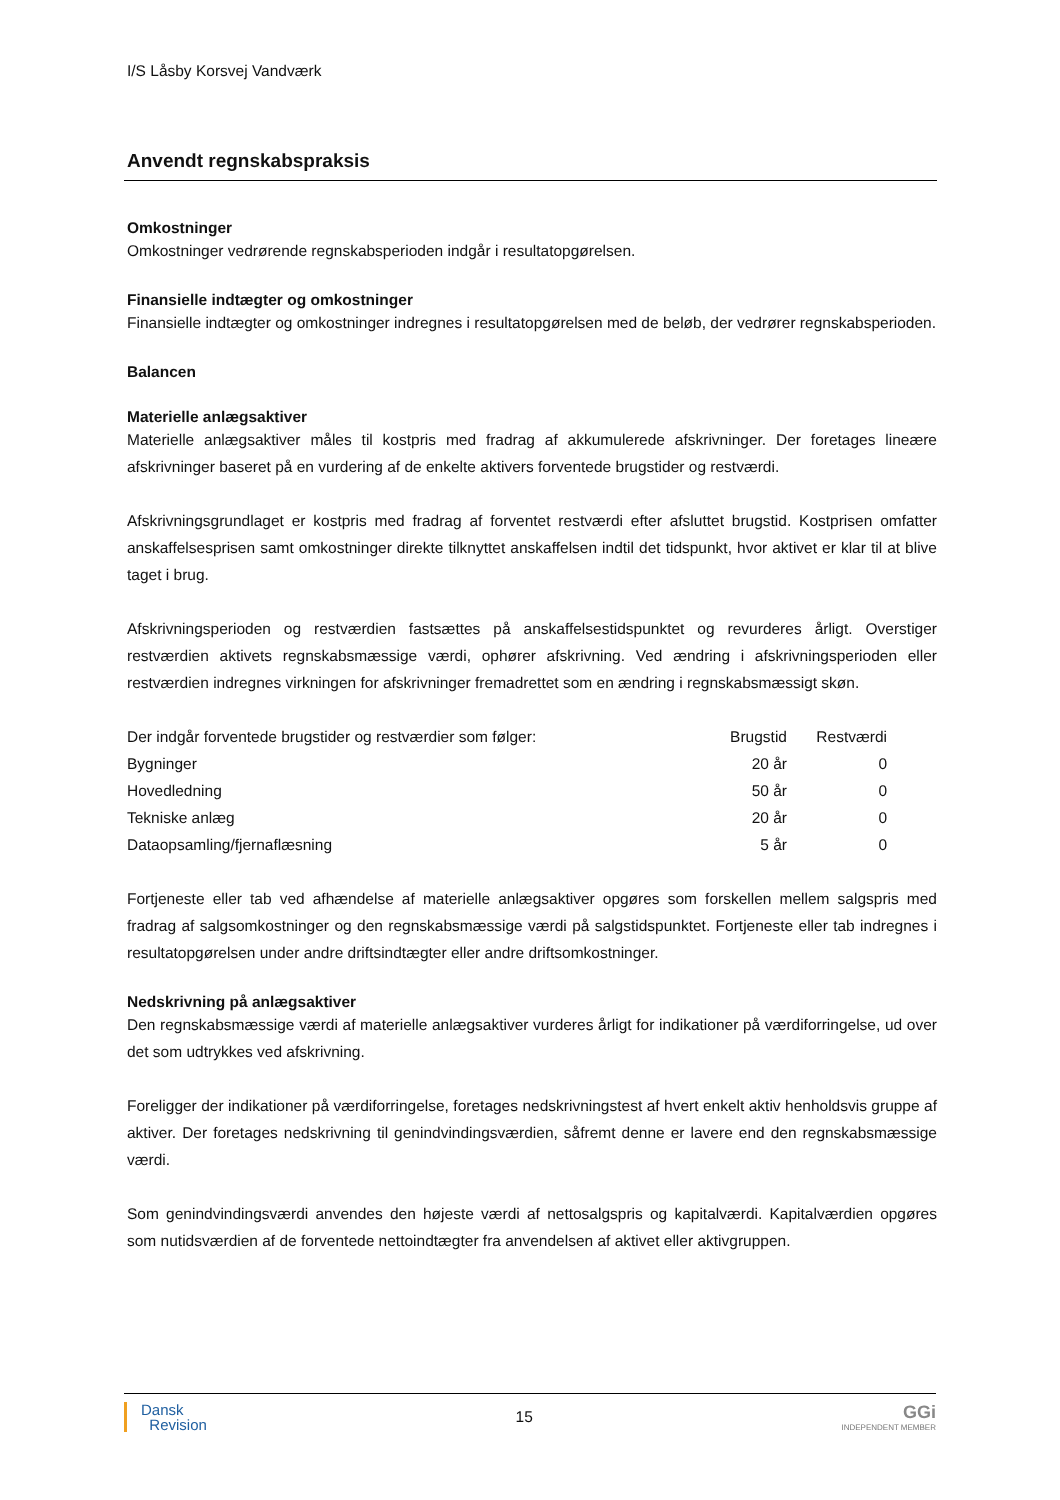I/S Låsby Korsvej Vandværk
Anvendt regnskabspraksis
Omkostninger
Omkostninger vedrørende regnskabsperioden indgår i resultatopgørelsen.
Finansielle indtægter og omkostninger
Finansielle indtægter og omkostninger indregnes i resultatopgørelsen med de beløb, der vedrører regnskabsperioden.
Balancen
Materielle anlægsaktiver
Materielle anlægsaktiver måles til kostpris med fradrag af akkumulerede afskrivninger. Der foretages lineære afskrivninger baseret på en vurdering af de enkelte aktivers forventede brugstider og restværdi.
Afskrivningsgrundlaget er kostpris med fradrag af forventet restværdi efter afsluttet brugstid. Kostprisen omfatter anskaffelsesprisen samt omkostninger direkte tilknyttet anskaffelsen indtil det tidspunkt, hvor aktivet er klar til at blive taget i brug.
Afskrivningsperioden og restværdien fastsættes på anskaffelsestidspunktet og revurderes årligt. Overstiger restværdien aktivets regnskabsmæssige værdi, ophører afskrivning. Ved ændring i afskrivningsperioden eller restværdien indregnes virkningen for afskrivninger fremadrettet som en ændring i regnskabsmæssigt skøn.
| Der indgår forventede brugstider og restværdier som følger: | Brugstid | Restværdi |
| Bygninger | 20 år | 0 |
| Hovedledning | 50 år | 0 |
| Tekniske anlæg | 20 år | 0 |
| Dataopsamling/fjernaflæsning | 5 år | 0 |
Fortjeneste eller tab ved afhændelse af materielle anlægsaktiver opgøres som forskellen mellem salgspris med fradrag af salgsomkostninger og den regnskabsmæssige værdi på salgstidspunktet. Fortjeneste eller tab indregnes i resultatopgørelsen under andre driftsindtægter eller andre driftsomkostninger.
Nedskrivning på anlægsaktiver
Den regnskabsmæssige værdi af materielle anlægsaktiver vurderes årligt for indikationer på værdiforringelse, ud over det som udtrykkes ved afskrivning.
Foreligger der indikationer på værdiforringelse, foretages nedskrivningstest af hvert enkelt aktiv henholdsvis gruppe af aktiver. Der foretages nedskrivning til genindvindingsværdien, såfremt denne er lavere end den regnskabsmæssige værdi.
Som genindvindingsværdi anvendes den højeste værdi af nettosalgspris og kapitalværdi. Kapitalværdien opgøres som nutidsværdien af de forventede nettoindtægter fra anvendelsen af aktivet eller aktivgruppen.
Dansk
Revision
15
GGi
INDEPENDENT MEMBER